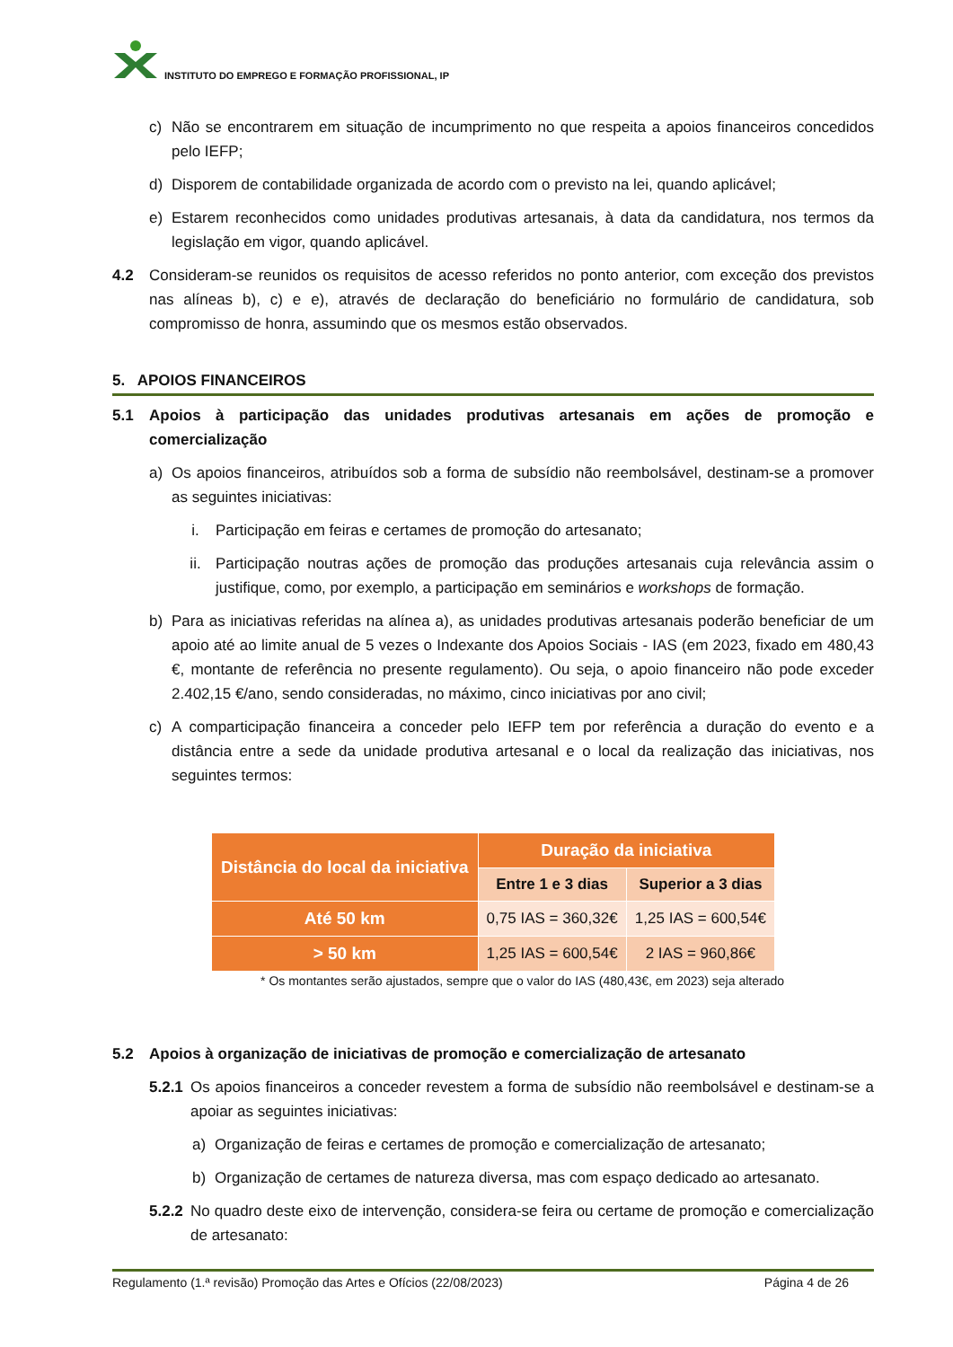INSTITUTO DO EMPREGO E FORMAÇÃO PROFISSIONAL, IP
c) Não se encontrarem em situação de incumprimento no que respeita a apoios financeiros concedidos pelo IEFP;
d) Disporem de contabilidade organizada de acordo com o previsto na lei, quando aplicável;
e) Estarem reconhecidos como unidades produtivas artesanais, à data da candidatura, nos termos da legislação em vigor, quando aplicável.
4.2 Consideram-se reunidos os requisitos de acesso referidos no ponto anterior, com exceção dos previstos nas alíneas b), c) e e), através de declaração do beneficiário no formulário de candidatura, sob compromisso de honra, assumindo que os mesmos estão observados.
5. APOIOS FINANCEIROS
5.1 Apoios à participação das unidades produtivas artesanais em ações de promoção e comercialização
a) Os apoios financeiros, atribuídos sob a forma de subsídio não reembolsável, destinam-se a promover as seguintes iniciativas:
i. Participação em feiras e certames de promoção do artesanato;
ii. Participação noutras ações de promoção das produções artesanais cuja relevância assim o justifique, como, por exemplo, a participação em seminários e workshops de formação.
b) Para as iniciativas referidas na alínea a), as unidades produtivas artesanais poderão beneficiar de um apoio até ao limite anual de 5 vezes o Indexante dos Apoios Sociais - IAS (em 2023, fixado em 480,43 €, montante de referência no presente regulamento). Ou seja, o apoio financeiro não pode exceder 2.402,15 €/ano, sendo consideradas, no máximo, cinco iniciativas por ano civil;
c) A comparticipação financeira a conceder pelo IEFP tem por referência a duração do evento e a distância entre a sede da unidade produtiva artesanal e o local da realização das iniciativas, nos seguintes termos:
| Distância do local da iniciativa | Duração da iniciativa | |
| --- | --- | --- |
| | Entre 1 e 3 dias | Superior a 3 dias |
| Até 50 km | 0,75 IAS = 360,32€ | 1,25 IAS = 600,54€ |
| > 50 km | 1,25 IAS = 600,54€ | 2 IAS = 960,86€ |
* Os montantes serão ajustados, sempre que o valor do IAS (480,43€, em 2023) seja alterado
5.2 Apoios à organização de iniciativas de promoção e comercialização de artesanato
5.2.1 Os apoios financeiros a conceder revestem a forma de subsídio não reembolsável e destinam-se a apoiar as seguintes iniciativas:
a) Organização de feiras e certames de promoção e comercialização de artesanato;
b) Organização de certames de natureza diversa, mas com espaço dedicado ao artesanato.
5.2.2 No quadro deste eixo de intervenção, considera-se feira ou certame de promoção e comercialização de artesanato:
Regulamento (1.ª revisão) Promoção das Artes e Ofícios (22/08/2023) Página 4 de 26